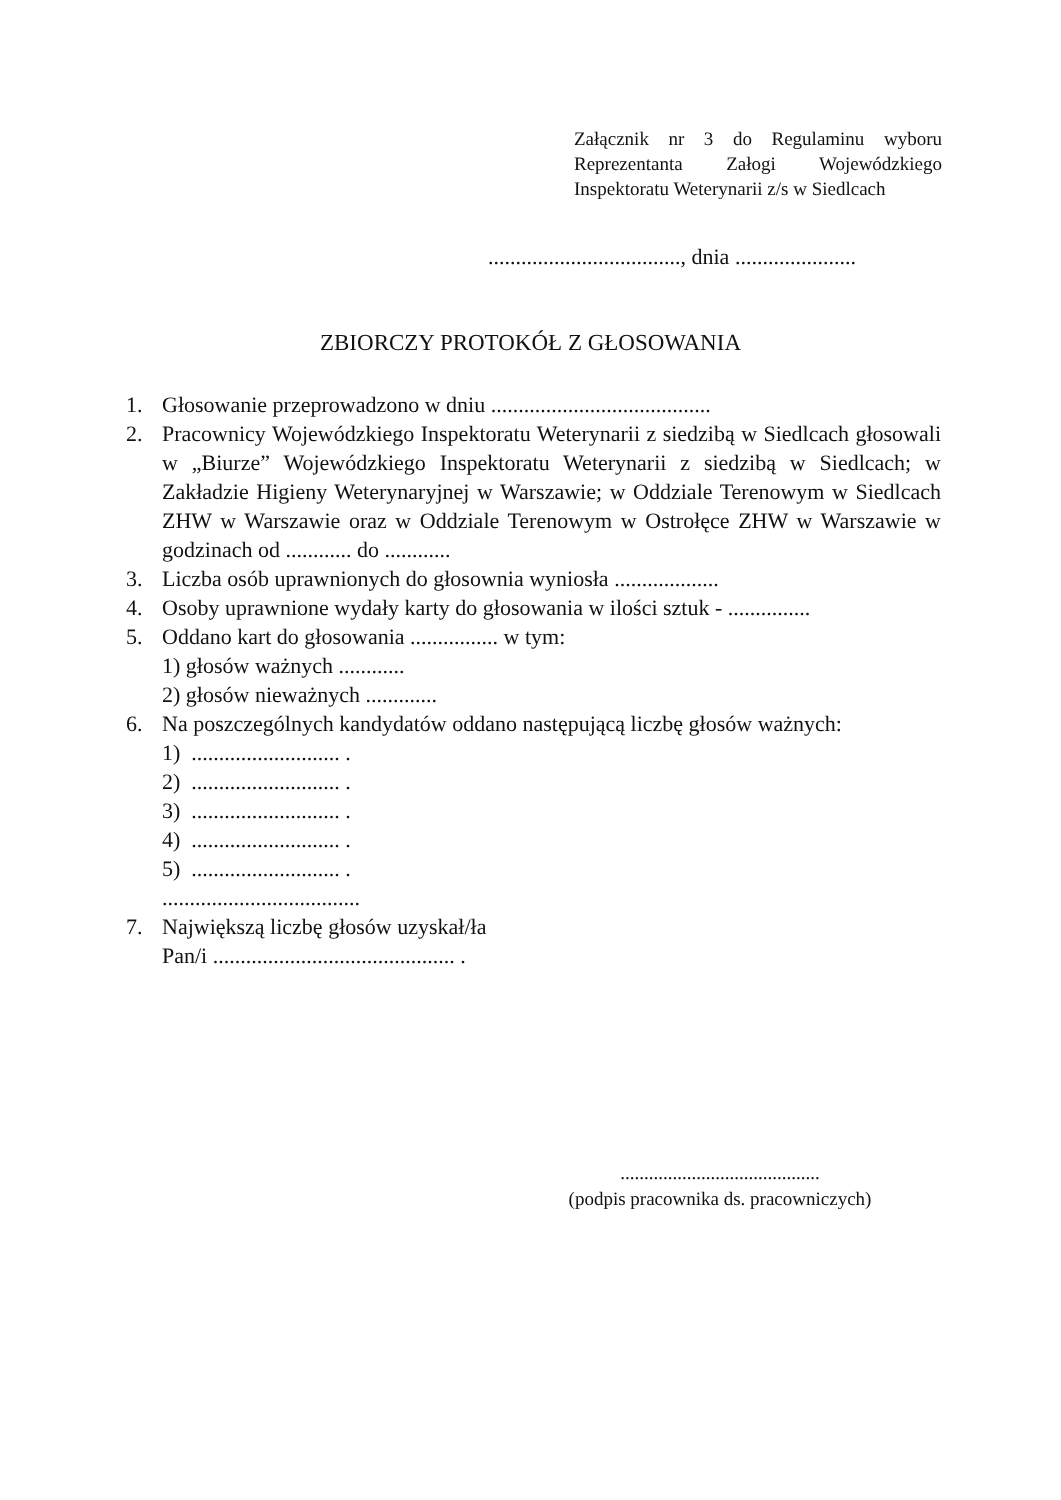Załącznik nr 3 do Regulaminu wyboru Reprezentanta Załogi Wojewódzkiego Inspektoratu Weterynarii z/s w Siedlcach
..................................., dnia ......................
ZBIORCZY PROTOKÓŁ Z GŁOSOWANIA
1. Głosowanie przeprowadzono w dniu ........................................
2. Pracownicy Wojewódzkiego Inspektoratu Weterynarii z siedzibą w Siedlcach głosowali w „Biurze” Wojewódzkiego Inspektoratu Weterynarii z siedzibą w Siedlcach; w Zakładzie Higieny Weterynaryjnej w Warszawie; w Oddziale Terenowym w Siedlcach ZHW w Warszawie oraz w Oddziale Terenowym w Ostrołęce ZHW w Warszawie w godzinach od ............ do ............
3. Liczba osób uprawnionych do głosownia wyniosła ...................
4. Osoby uprawnione wydały karty do głosowania w ilości sztuk - ...............
5. Oddano kart do głosowania ................ w tym:
1) głosów ważnych ............
2) głosów nieważnych .............
6. Na poszczególnych kandydatów oddano następującą liczbę głosów ważnych:
1) ........................... .
2) ........................... .
3) ........................... .
4) ........................... .
5) ........................... .
....................................
7. Największą liczbę głosów uzyskał/ła
Pan/i ............................................ .
..........................................
(podpis pracownika ds. pracowniczych)